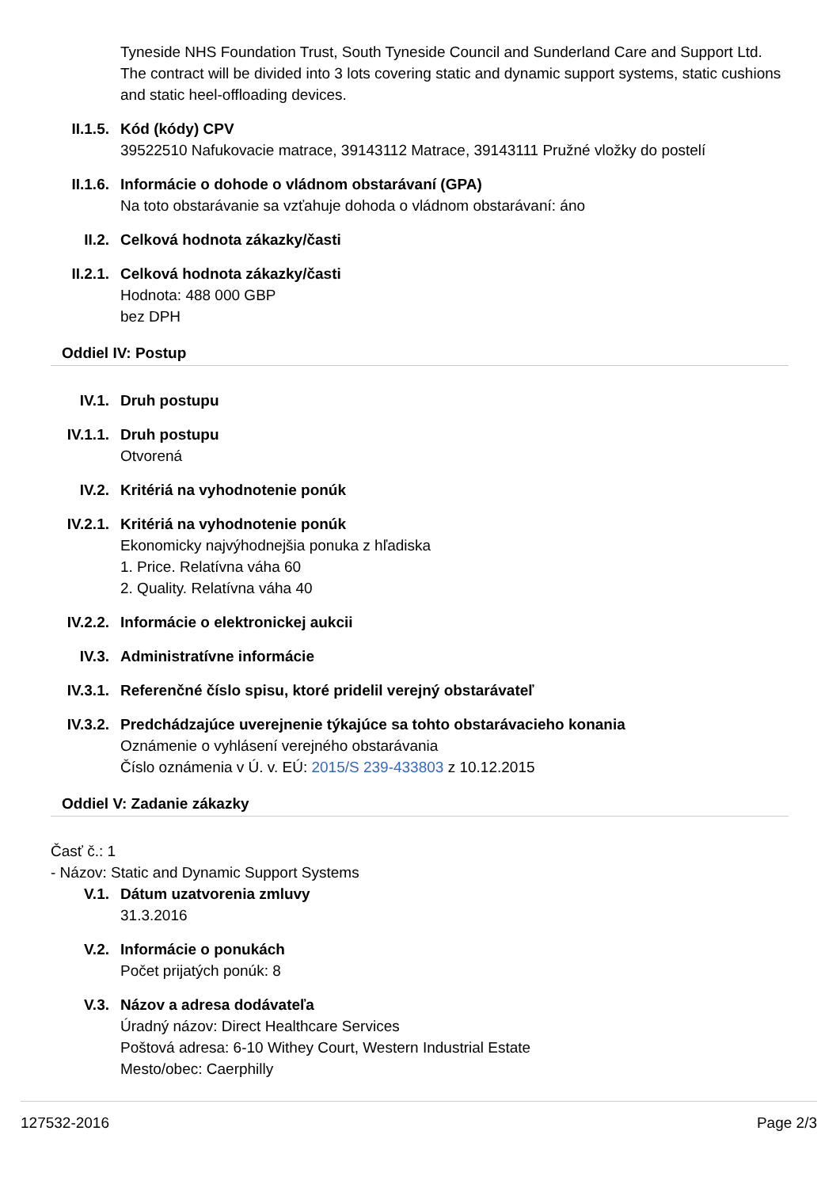Tyneside NHS Foundation Trust, South Tyneside Council and Sunderland Care and Support Ltd.
The contract will be divided into 3 lots covering static and dynamic support systems, static cushions and static heel-offloading devices.
II.1.5.
Kód (kódy) CPV
39522510 Nafukovacie matrace, 39143112 Matrace, 39143111 Pružné vložky do postelí
II.1.6.
Informácie o dohode o vládnom obstarávaní (GPA)
Na toto obstarávanie sa vzťahuje dohoda o vládnom obstarávaní: áno
II.2. Celková hodnota zákazky/časti
II.2.1.
Celková hodnota zákazky/časti
Hodnota: 488 000 GBP
bez DPH
Oddiel IV: Postup
IV.1. Druh postupu
IV.1.1.
Druh postupu
Otvorená
IV.2. Kritériá na vyhodnotenie ponúk
IV.2.1.
Kritériá na vyhodnotenie ponúk
Ekonomicky najvýhodnejšia ponuka z hľadiska
1. Price. Relatívna váha 60
2. Quality. Relatívna váha 40
IV.2.2.
Informácie o elektronickej aukcii
IV.3. Administratívne informácie
IV.3.1.
Referenčné číslo spisu, ktoré pridelil verejný obstarávateľ
IV.3.2.
Predchádzajúce uverejnenie týkajúce sa tohto obstarávacieho konania
Oznámenie o vyhlásení verejného obstarávania
Číslo oznámenia v Ú. v. EÚ: 2015/S 239-433803 z 10.12.2015
Oddiel V: Zadanie zákazky
Časť č.: 1
- Názov: Static and Dynamic Support Systems
V.1. Dátum uzatvorenia zmluvy
31.3.2016
V.2. Informácie o ponukách
Počet prijatých ponúk: 8
V.3. Názov a adresa dodávateľa
Úradný názov: Direct Healthcare Services
Poštová adresa: 6-10 Withey Court, Western Industrial Estate
Mesto/obec: Caerphilly
127532-2016 Page 2/3